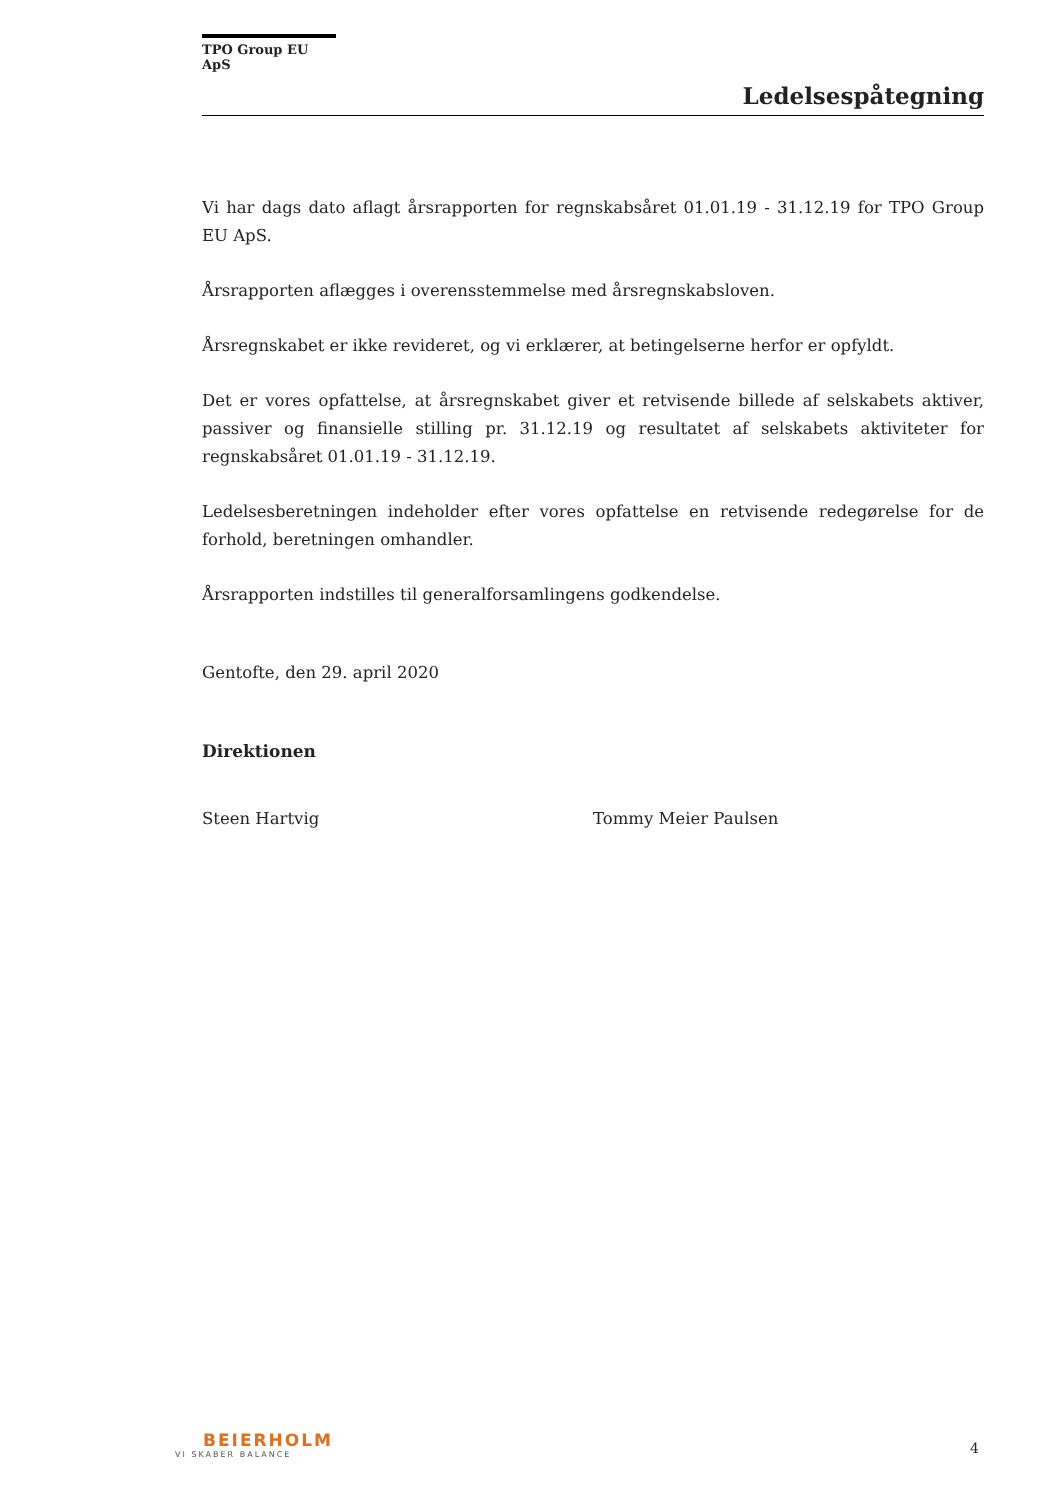TPO Group EU ApS
Ledelsespåtegning
Vi har dags dato aflagt årsrapporten for regnskabsåret 01.01.19 - 31.12.19 for TPO Group EU ApS.
Årsrapporten aflægges i overensstemmelse med årsregnskabsloven.
Årsregnskabet er ikke revideret, og vi erklærer, at betingelserne herfor er opfyldt.
Det er vores opfattelse, at årsregnskabet giver et retvisende billede af selskabets aktiver, passiver og finansielle stilling pr. 31.12.19 og resultatet af selskabets aktiviteter for regnskabsåret 01.01.19 - 31.12.19.
Ledelsesberetningen indeholder efter vores opfattelse en retvisende redegørelse for de forhold, beretningen omhandler.
Årsrapporten indstilles til generalforsamlingens godkendelse.
Gentofte, den 29. april 2020
Direktionen
Steen Hartvig Tommy Meier Paulsen
BEIERHOLM
VI SKABER BALANCE
4